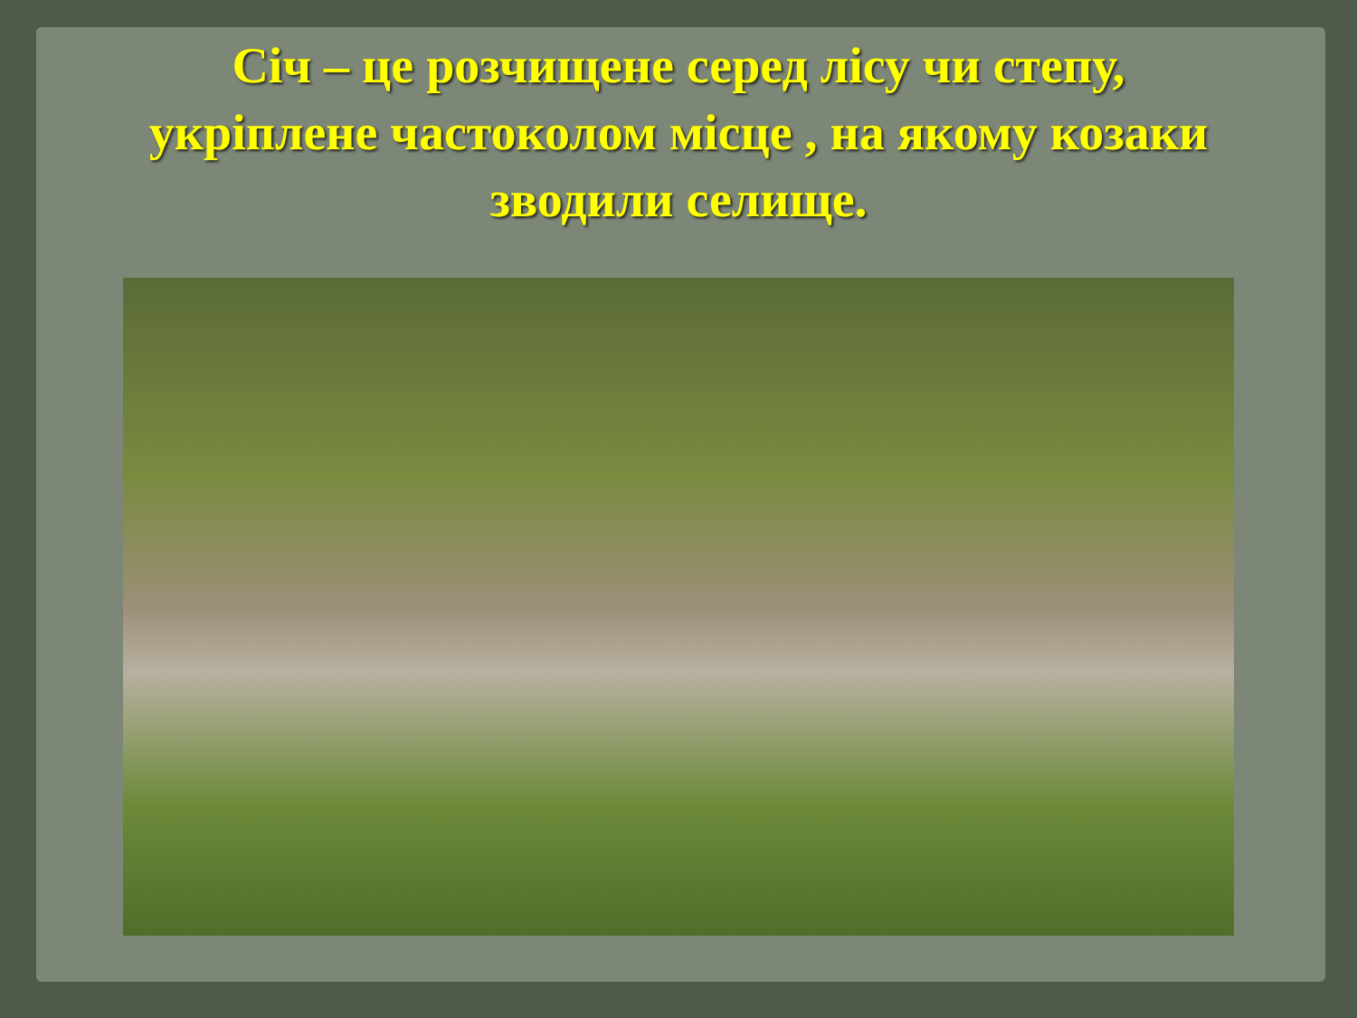Січ – це розчищене серед лісу чи степу,
укріплене частоколом місце , на якому козаки
зводили селище.